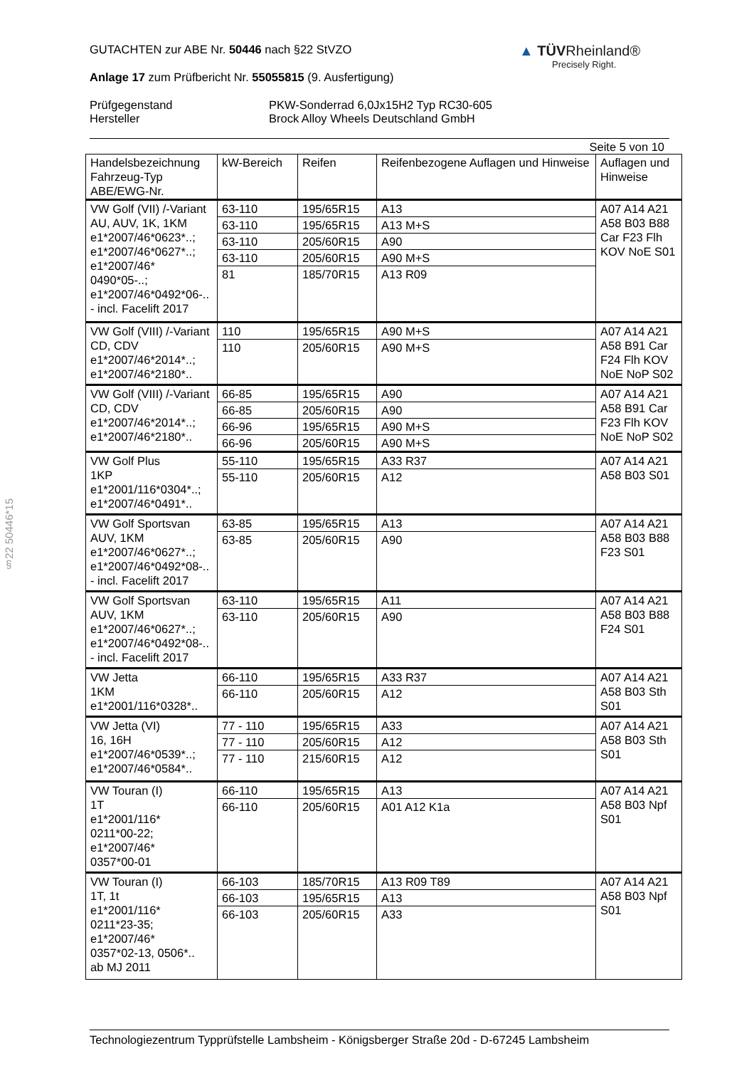▲ TÜVRheinland®
Precisely Right.
§22 50446*15
GUTACHTEN zur ABE Nr. 50446 nach §22 StVZO
Anlage 17 zum Prüfbericht Nr. 55055815 (9. Ausfertigung)
Prüfgegenstand
Hersteller
PKW-Sonderrad 6,0Jx15H2 Typ RC30-605
Brock Alloy Wheels Deutschland GmbH
Seite 5 von 10
| Handelsbezeichnung Fahrzeug-Typ ABE/EWG-Nr. | kW-Bereich | Reifen | Reifenbezogene Auflagen und Hinweise | Auflagen und Hinweise |
| --- | --- | --- | --- | --- |
| VW Golf (VII) /-Variant AU, AUV, 1K, 1KM e1*2007/46*0623*..; e1*2007/46*0627*..; e1*2007/46* 0490*05-..; e1*2007/46*0492*06-.. - incl. Facelift 2017 | 63-110 | 195/65R15 | A13 | A07 A14 A21 A58 B03 B88 Car F23 Flh KOV NoE S01 |
| | 63-110 | 195/65R15 | A13 M+S | |
| | 63-110 | 205/60R15 | A90 | |
| | 63-110 | 205/60R15 | A90 M+S | |
| | 81 | 185/70R15 | A13 R09 | |
| VW Golf (VIII) /-Variant CD, CDV e1*2007/46*2014*..; e1*2007/46*2180*.. | 110 | 195/65R15 | A90 M+S | A07 A14 A21 A58 B91 Car F24 Flh KOV NoE NoP S02 |
| | 110 | 205/60R15 | A90 M+S | |
| VW Golf (VIII) /-Variant CD, CDV e1*2007/46*2014*..; e1*2007/46*2180*.. | 66-85 | 195/65R15 | A90 | A07 A14 A21 A58 B91 Car F23 Flh KOV NoE NoP S02 |
| | 66-85 | 205/60R15 | A90 | |
| | 66-96 | 195/65R15 | A90 M+S | |
| | 66-96 | 205/60R15 | A90 M+S | |
| VW Golf Plus 1KP e1*2001/116*0304*..; e1*2007/46*0491*.. | 55-110 | 195/65R15 | A33 R37 | A07 A14 A21 A58 B03 S01 |
| | 55-110 | 205/60R15 | A12 | |
| VW Golf Sportsvan AUV, 1KM e1*2007/46*0627*..; e1*2007/46*0492*08-.. - incl. Facelift 2017 | 63-85 | 195/65R15 | A13 | A07 A14 A21 A58 B03 B88 F23 S01 |
| | 63-85 | 205/60R15 | A90 | |
| VW Golf Sportsvan AUV, 1KM e1*2007/46*0627*..; e1*2007/46*0492*08-.. - incl. Facelift 2017 | 63-110 | 195/65R15 | A11 | A07 A14 A21 A58 B03 B88 F24 S01 |
| | 63-110 | 205/60R15 | A90 | |
| VW Jetta 1KM e1*2001/116*0328*.. | 66-110 | 195/65R15 | A33 R37 | A07 A14 A21 A58 B03 Sth S01 |
| | 66-110 | 205/60R15 | A12 | |
| VW Jetta (VI) 16, 16H e1*2007/46*0539*..; e1*2007/46*0584*.. | 77 - 110 | 195/65R15 | A33 | A07 A14 A21 A58 B03 Sth S01 |
| | 77 - 110 | 205/60R15 | A12 | |
| | 77 - 110 | 215/60R15 | A12 | |
| VW Touran (I) 1T e1*2001/116* 0211*00-22; e1*2007/46* 0357*00-01 | 66-110 | 195/65R15 | A13 | A07 A14 A21 A58 B03 Npf S01 |
| | 66-110 | 205/60R15 | A01 A12 K1a | |
| VW Touran (I) 1T, 1t e1*2001/116* 0211*23-35; e1*2007/46* 0357*02-13, 0506*.. ab MJ 2011 | 66-103 | 185/70R15 | A13 R09 T89 | A07 A14 A21 A58 B03 Npf S01 |
| | 66-103 | 195/65R15 | A13 | |
| | 66-103 | 205/60R15 | A33 | |
Technologiezentrum Typprüfstelle Lambsheim - Königsberger Straße 20d - D-67245 Lambsheim